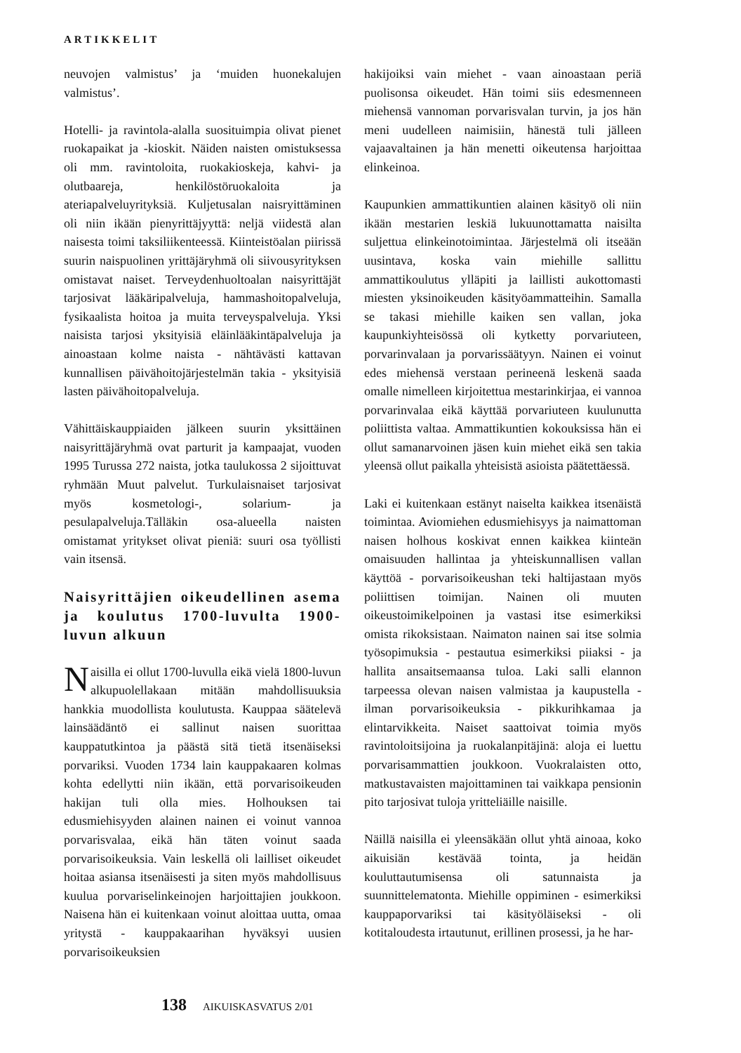ARTIKKELIT
neuvojen valmistus’ ja ‘muiden huonekalujen valmistus’.
Hotelli- ja ravintola-alalla suosituimpia olivat pienet ruokapaikat ja -kioskit. Näiden naisten omistuksessa oli mm. ravintoloita, ruokakioskeja, kahvi- ja olutbaareja, henkilöstöruokaloita ja ateriapalveluyrityksiä. Kuljetusalan naisryittäminen oli niin ikään pienyrittäjyyttä: neljä viidestä alan naisesta toimi taksiliikenteessä. Kiinteistöalan piirissä suurin naispuolinen yrittäjäryhmä oli siivousyrityksen omistavat naiset. Terveydenhuoltoalan naisyrittäjät tarjosivat lääkäripalveluja, hammashoitopalveluja, fysikaalista hoitoa ja muita terveyspalveluja. Yksi naisista tarjosi yksityisiä eläinlääkintäpalveluja ja ainoastaan kolme naista - nähtävästi kattavan kunnallisen päivähoitojärjestelmän takia - yksityisiä lasten päivähoitopalveluja.
Vähittäiskauppiaiden jälkeen suurin yksittäinen naisyrittäjäryhmä ovat parturit ja kampaajat, vuoden 1995 Turussa 272 naista, jotka taulukossa 2 sijoittuvat ryhmään Muut palvelut. Turkulaisnaiset tarjosivat myös kosmetologi-, solarium- ja pesulapalveluja.Tälläkin osa-alueella naisten omistamat yritykset olivat pieniä: suuri osa työllisti vain itsensä.
Naisyrittäjien oikeudellinen asema ja koulutus 1700-luvulta 1900-luvun alkuun
Naisilla ei ollut 1700-luvulla eikä vielä 1800-luvun alkupuolellakaan mitään mahdollisuuksia hankkia muodollista koulutusta. Kauppaa säätelevä lainsäädäntö ei sallinut naisen suorittaa kauppatutkintoa ja päästä sitä tietä itsenäiseksi porvariksi. Vuoden 1734 lain kauppakaaren kolmas kohta edellytti niin ikään, että porvarisoikeuden hakijan tuli olla mies. Holhouksen tai edusmiehisyyden alainen nainen ei voinut vannoa porvarisvalaa, eikä hän täten voinut saada porvarisoikeuksia. Vain leskellä oli lailliset oikeudet hoitaa asiansa itsenäisesti ja siten myös mahdollisuus kuulua porvariselinkeinojen harjoittajien joukkoon. Naisena hän ei kuitenkaan voinut aloittaa uutta, omaa yritystä - kauppakaarihan hyväksyi uusien porvarisoikeuksien
hakijoiksi vain miehet - vaan ainoastaan periä puolisonsa oikeudet. Hän toimi siis edesmenneen miehensä vannoman porvarisvalan turvin, ja jos hän meni uudelleen naimisiin, hänestä tuli jälleen vajaavaltainen ja hän menetti oikeutensa harjoittaa elinkeinoa.
Kaupunkien ammattikuntien alainen käsityö oli niin ikään mestarien leskiä lukuunottamatta naisilta suljettua elinkeinotoimintaa. Järjestelmä oli itseään uusintava, koska vain miehille sallittu ammattikoulutus ylläpiti ja laillisti aukottomasti miesten yksinoikeuden käsityöammatteihin. Samalla se takasi miehille kaiken sen vallan, joka kaupunkiyhteisössä oli kytketty porvariuteen, porvarinvalaan ja porvarissäätyyn. Nainen ei voinut edes miehensä verstaan perineenä leskenä saada omalle nimelleen kirjoitettua mestarinkirjaa, ei vannoa porvarinvalaa eikä käyttää porvariuteen kuulunutta poliittista valtaa. Ammattikuntien kokouksissa hän ei ollut samanarvoinen jäsen kuin miehet eikä sen takia yleensä ollut paikalla yhteisistä asioista päätettäessä.
Laki ei kuitenkaan estänyt naiselta kaikkea itsenäistä toimintaa. Aviomiehen edusmiehisyys ja naimattoman naisen holhous koskivat ennen kaikkea kiinteän omaisuuden hallintaa ja yhteiskunnallisen vallan käyttöä - porvarisoikeushan teki haltijastaan myös poliittisen toimijan. Nainen oli muuten oikeustoimikelpoinen ja vastasi itse esimerkiksi omista rikoksistaan. Naimaton nainen sai itse solmia työsopimuksia - pestautua esimerkiksi piiaksi - ja hallita ansaitsemaansa tuloa. Laki salli elannon tarpeessa olevan naisen valmistaa ja kaupustella - ilman porvarisoikeuksia - pikkurihkamaa ja elintarvikkeita. Naiset saattoivat toimia myös ravintoloitsijoina ja ruokalanpitäjinä: aloja ei luettu porvarisammattien joukkoon. Vuokralaisten otto, matkustavaisten majoittaminen tai vaikkapa pensionin pito tarjosivat tuloja yritteliäille naisille.
Näillä naisilla ei yleensäkään ollut yhtä ainoaa, koko aikuisiän kestävää tointa, ja heidän kouluttautumisensa oli satunnaista ja suunnittelematonta. Miehille oppiminen - esimerkiksi kauppaporvariksi tai käsityöläiseksi - oli kotitaloudesta irtautunut, erillinen prosessi, ja he har-
138 AIKUISKASVATUS 2/01